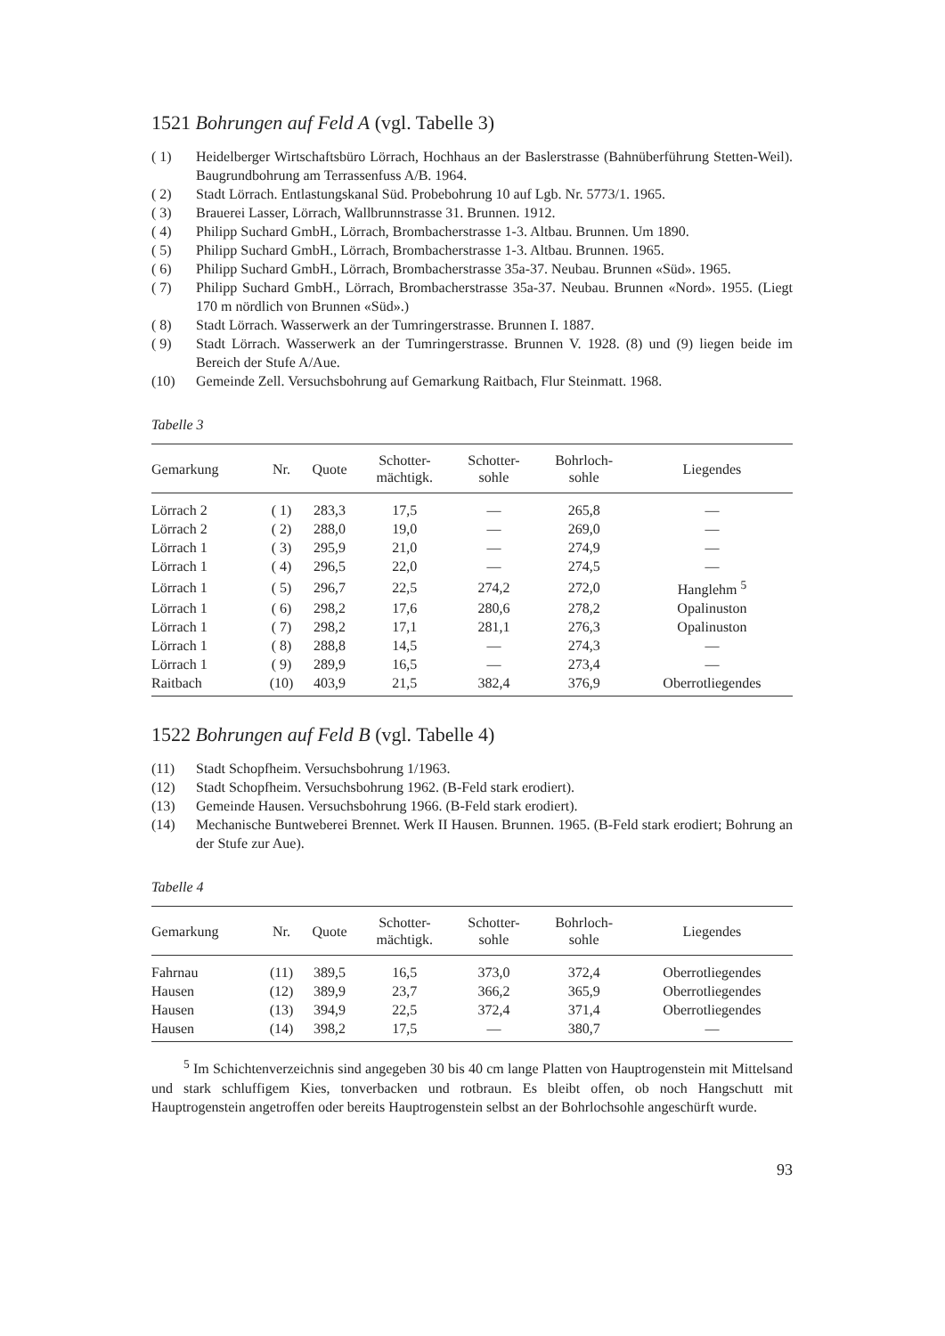1521 Bohrungen auf Feld A (vgl. Tabelle 3)
| ( 1) | Heidelberger Wirtschaftsbüro Lörrach, Hochhaus an der Baslerstrasse (Bahnüberführung Stetten-Weil). Baugrundbohrung am Terrassenfuss A/B. 1964. |
| ( 2) | Stadt Lörrach. Entlastungskanal Süd. Probebohrung 10 auf Lgb. Nr. 5773/1. 1965. |
| ( 3) | Brauerei Lasser, Lörrach, Wallbrunnstrasse 31. Brunnen. 1912. |
| ( 4) | Philipp Suchard GmbH., Lörrach, Brombacherstrasse 1-3. Altbau. Brunnen. Um 1890. |
| ( 5) | Philipp Suchard GmbH., Lörrach, Brombacherstrasse 1-3. Altbau. Brunnen. 1965. |
| ( 6) | Philipp Suchard GmbH., Lörrach, Brombacherstrasse 35a-37. Neubau. Brunnen «Süd». 1965. |
| ( 7) | Philipp Suchard GmbH., Lörrach, Brombacherstrasse 35a-37. Neubau. Brunnen «Nord». 1955. (Liegt 170 m nördlich von Brunnen «Süd».) |
| ( 8) | Stadt Lörrach. Wasserwerk an der Tumringerstrasse. Brunnen I. 1887. |
| ( 9) | Stadt Lörrach. Wasserwerk an der Tumringerstrasse. Brunnen V. 1928. (8) und (9) liegen beide im Bereich der Stufe A/Aue. |
| (10) | Gemeinde Zell. Versuchsbohrung auf Gemarkung Raitbach, Flur Steinmatt. 1968. |
Tabelle 3
| Gemarkung | Nr. | Quote | Schotter- mächtigk. | Schotter- sohle | Bohrloch- sohle | Liegendes |
| --- | --- | --- | --- | --- | --- | --- |
| Lörrach 2 | ( 1) | 283,3 | 17,5 | — | 265,8 | — |
| Lörrach 2 | ( 2) | 288,0 | 19,0 | — | 269,0 | — |
| Lörrach 1 | ( 3) | 295,9 | 21,0 | — | 274,9 | — |
| Lörrach 1 | ( 4) | 296,5 | 22,0 | — | 274,5 | — |
| Lörrach 1 | ( 5) | 296,7 | 22,5 | 274,2 | 272,0 | Hanglehm <sup>5</sup> |
| Lörrach 1 | ( 6) | 298,2 | 17,6 | 280,6 | 278,2 | Opalinuston |
| Lörrach 1 | ( 7) | 298,2 | 17,1 | 281,1 | 276,3 | Opalinuston |
| Lörrach 1 | ( 8) | 288,8 | 14,5 | — | 274,3 | — |
| Lörrach 1 | ( 9) | 289,9 | 16,5 | — | 273,4 | — |
| Raitbach | (10) | 403,9 | 21,5 | 382,4 | 376,9 | Oberrotliegendes |
1522 Bohrungen auf Feld B (vgl. Tabelle 4)
| (11) | Stadt Schopfheim. Versuchsbohrung 1/1963. |
| (12) | Stadt Schopfheim. Versuchsbohrung 1962. (B-Feld stark erodiert). |
| (13) | Gemeinde Hausen. Versuchsbohrung 1966. (B-Feld stark erodiert). |
| (14) | Mechanische Buntweberei Brennet. Werk II Hausen. Brunnen. 1965. (B-Feld stark erodiert; Bohrung an der Stufe zur Aue). |
Tabelle 4
| Gemarkung | Nr. | Quote | Schotter- mächtigk. | Schotter- sohle | Bohrloch- sohle | Liegendes |
| --- | --- | --- | --- | --- | --- | --- |
| Fahrnau | (11) | 389,5 | 16,5 | 373,0 | 372,4 | Oberrotliegendes |
| Hausen | (12) | 389,9 | 23,7 | 366,2 | 365,9 | Oberrotliegendes |
| Hausen | (13) | 394,9 | 22,5 | 372,4 | 371,4 | Oberrotliegendes |
| Hausen | (14) | 398,2 | 17,5 | — | 380,7 | — |
<sup>5</sup> Im Schichtenverzeichnis sind angegeben 30 bis 40 cm lange Platten von Hauptrogenstein mit Mittelsand und stark schluffigem Kies, tonverbacken und rotbraun. Es bleibt offen, ob noch Hangschutt mit Hauptrogenstein angetroffen oder bereits Hauptrogenstein selbst an der Bohrlochsohle angeschürft wurde.
93